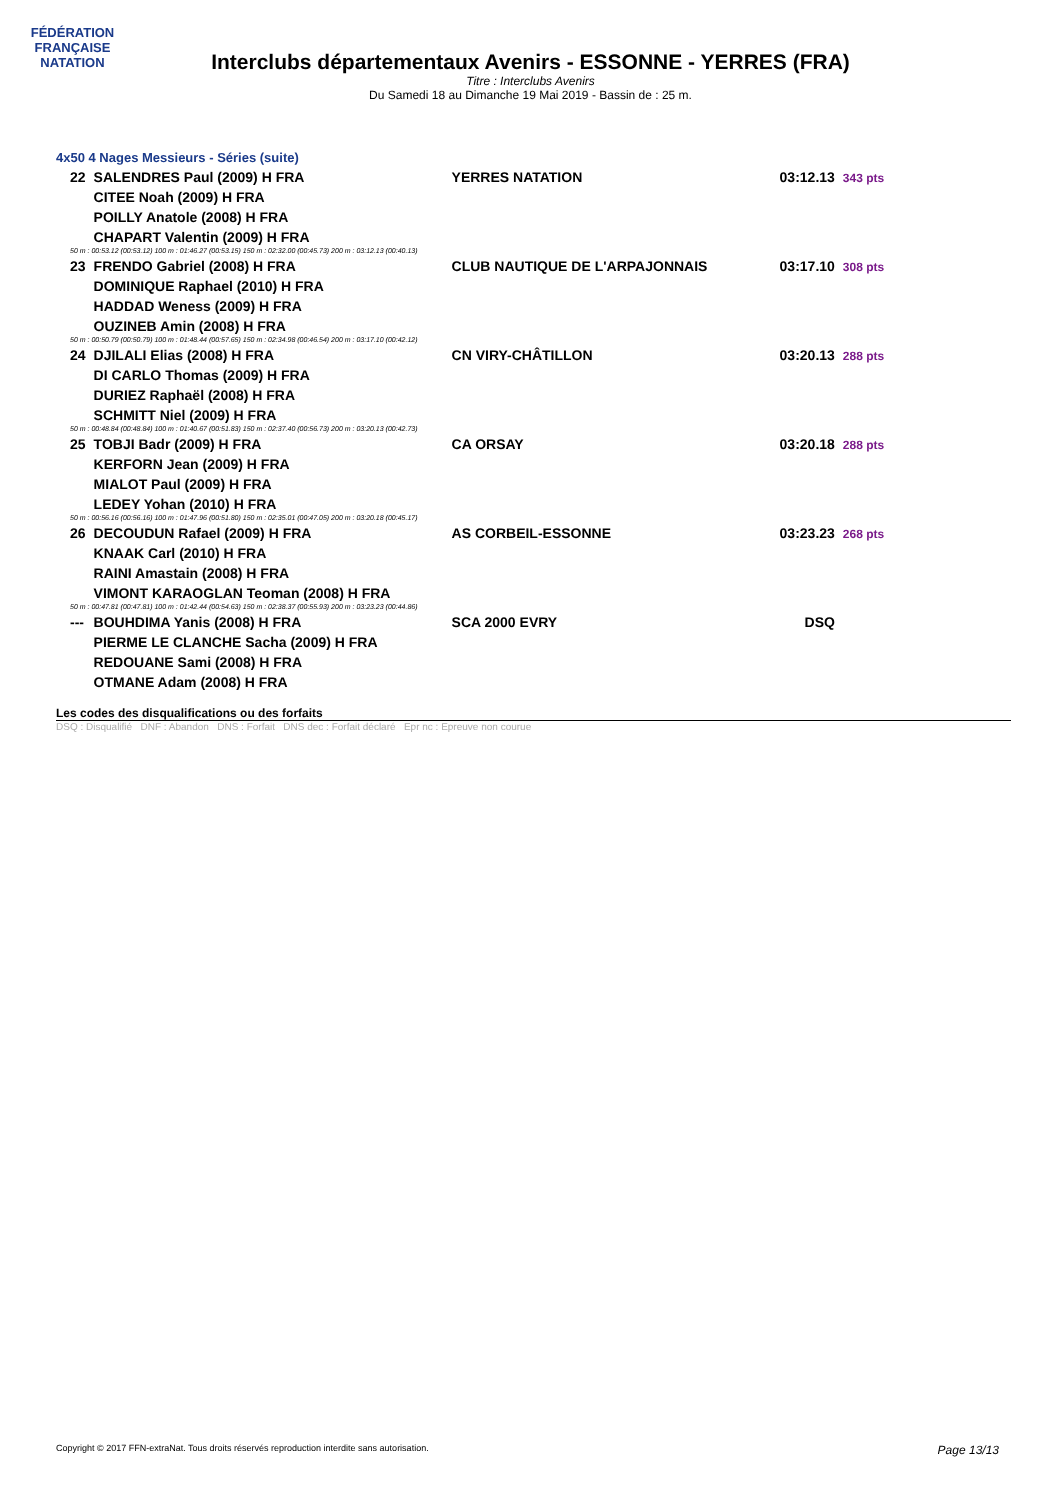FÉDÉRATION FRANÇAISE
NATATION
Interclubs départementaux Avenirs - ESSONNE - YERRES (FRA)
Titre : Interclubs Avenirs
Du Samedi 18 au Dimanche 19 Mai 2019 - Bassin de : 25 m.
4x50 4 Nages Messieurs - Séries (suite)
| 22 | SALENDRES Paul (2009) H FRA | YERRES NATATION | 03:12.13 | 343 pts |
| | CITEE Noah (2009) H FRA | | | |
| | POILLY Anatole (2008) H FRA | | | |
| | CHAPART Valentin (2009) H FRA | | | |
| 50 m : 00:53.12 (00:53.12) 100 m : 01:46.27 (00:53.15) 150 m : 02:32.00 (00:45.73) 200 m : 03:12.13 (00:40.13) | | | | |
| 23 | FRENDO Gabriel (2008) H FRA | CLUB NAUTIQUE DE L'ARPAJONNAIS | 03:17.10 | 308 pts |
| | DOMINIQUE Raphael (2010) H FRA | | | |
| | HADDAD Weness (2009) H FRA | | | |
| | OUZINEB Amin (2008) H FRA | | | |
| 50 m : 00:50.79 (00:50.79) 100 m : 01:48.44 (00:57.65) 150 m : 02:34.98 (00:46.54) 200 m : 03:17.10 (00:42.12) | | | | |
| 24 | DJILALI Elias (2008) H FRA | CN VIRY-CHÂTILLON | 03:20.13 | 288 pts |
| | DI CARLO Thomas (2009) H FRA | | | |
| | DURIEZ Raphaël (2008) H FRA | | | |
| | SCHMITT Niel (2009) H FRA | | | |
| 50 m : 00:48.84 (00:48.84) 100 m : 01:40.67 (00:51.83) 150 m : 02:37.40 (00:56.73) 200 m : 03:20.13 (00:42.73) | | | | |
| 25 | TOBJI Badr (2009) H FRA | CA ORSAY | 03:20.18 | 288 pts |
| | KERFORN Jean (2009) H FRA | | | |
| | MIALOT Paul (2009) H FRA | | | |
| | LEDEY Yohan (2010) H FRA | | | |
| 50 m : 00:56.16 (00:56.16) 100 m : 01:47.96 (00:51.80) 150 m : 02:35.01 (00:47.05) 200 m : 03:20.18 (00:45.17) | | | | |
| 26 | DECOUDUN Rafael (2009) H FRA | AS CORBEIL-ESSONNE | 03:23.23 | 268 pts |
| | KNAAK Carl (2010) H FRA | | | |
| | RAINI Amastain (2008) H FRA | | | |
| | VIMONT KARAOGLAN Teoman (2008) H FRA | | | |
| 50 m : 00:47.81 (00:47.81) 100 m : 01:42.44 (00:54.63) 150 m : 02:38.37 (00:55.93) 200 m : 03:23.23 (00:44.86) | | | | |
| --- | BOUHDIMA Yanis (2008) H FRA | SCA 2000 EVRY | DSQ | |
| | PIERME LE CLANCHE Sacha (2009) H FRA | | | |
| | REDOUANE Sami (2008) H FRA | | | |
| | OTMANE Adam (2008) H FRA | | | |
Les codes des disqualifications ou des forfaits
DSQ : Disqualifié DNF : Abandon DNS : Forfait DNS dec : Forfait déclaré Epr nc : Epreuve non courue
Copyright © 2017 FFN-extraNat. Tous droits réservés reproduction interdite sans autorisation. Page 13/13